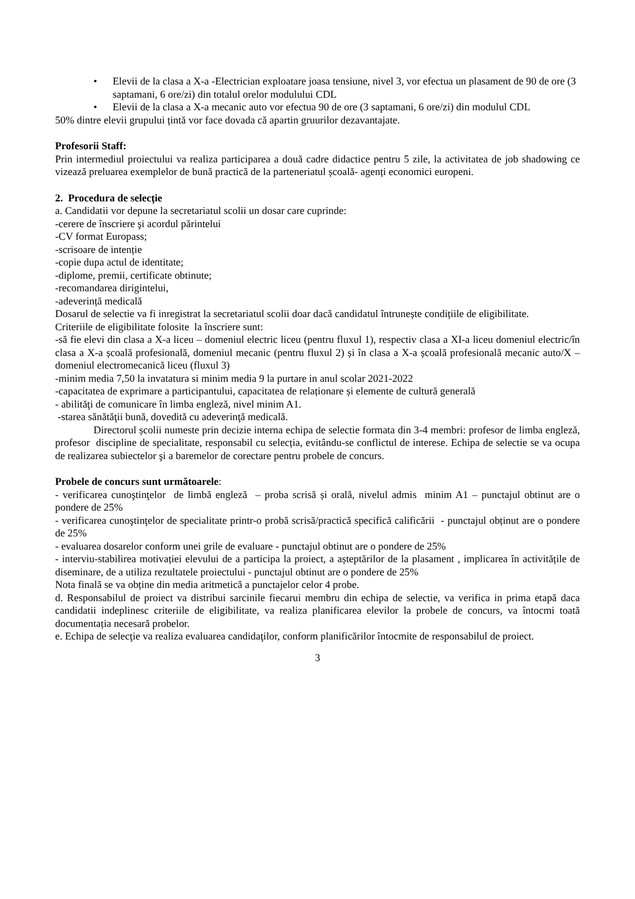• Elevii de la clasa a X-a -Electrician exploatare joasa tensiune, nivel 3, vor efectua un plasament de 90 de ore (3 saptamani, 6 ore/zi) din totalul orelor modulului CDL
• Elevii de la clasa a X-a mecanic auto vor efectua 90 de ore (3 saptamani, 6 ore/zi) din modulul CDL
50% dintre elevii grupului țintă vor face dovada că apartin gruurilor dezavantajate.
Profesorii Staff:
Prin intermediul proiectului va realiza participarea a două cadre didactice pentru 5 zile, la activitatea de job shadowing ce vizează preluarea exemplelor de bună practică de la parteneriatul școală- agenți economici europeni.
2. Procedura de selecție
a. Candidatii vor depune la secretariatul scolii un dosar care cuprinde:
-cerere de înscriere şi acordul părintelui
-CV format Europass;
-scrisoare de intenție
-copie dupa actul de identitate;
-diplome, premii, certificate obtinute;
-recomandarea dirigintelui,
-adeverință medicală
Dosarul de selectie va fi inregistrat la secretariatul scolii doar dacă candidatul întrunește condițiile de eligibilitate.
Criteriile de eligibilitate folosite la înscriere sunt:
-să fie elevi din clasa a X-a liceu – domeniul electric liceu (pentru fluxul 1), respectiv clasa a XI-a liceu domeniul electric/în clasa a X-a școală profesională, domeniul mecanic (pentru fluxul 2) și în clasa a X-a școală profesională mecanic auto/X –domeniul electromecanică liceu (fluxul 3)
-minim media 7,50 la invatatura si minim media 9 la purtare in anul scolar 2021-2022
-capacitatea de exprimare a participantului, capacitatea de relaționare și elemente de cultură generală
- abilităţi de comunicare în limba engleză, nivel minim A1.
-starea sănătăţii bună, dovedită cu adeverinţă medicală.
Directorul școlii numeste prin decizie interna echipa de selectie formata din 3-4 membri: profesor de limba engleză, profesor discipline de specialitate, responsabil cu selecția, evitându-se conflictul de interese. Echipa de selectie se va ocupa de realizarea subiectelor şi a baremelor de corectare pentru probele de concurs.
Probele de concurs sunt următoarele:
- verificarea cunoştinţelor de limbă engleză – proba scrisă și orală, nivelul admis minim A1 – punctajul obtinut are o pondere de 25%
- verificarea cunoştinţelor de specialitate printr-o probă scrisă/practică specifică calificării - punctajul obținut are o pondere de 25%
- evaluarea dosarelor conform unei grile de evaluare - punctajul obtinut are o pondere de 25%
- interviu-stabilirea motivației elevului de a participa la proiect, a așteptărilor de la plasament , implicarea în activitățile de diseminare, de a utiliza rezultatele proiectului - punctajul obtinut are o pondere de 25%
Nota finală se va obține din media aritmetică a punctajelor celor 4 probe.
d. Responsabilul de proiect va distribui sarcinile fiecarui membru din echipa de selectie, va verifica in prima etapă daca candidatii indeplinesc criteriile de eligibilitate, va realiza planificarea elevilor la probele de concurs, va întocmi toată documentația necesară probelor.
e. Echipa de selecţie va realiza evaluarea candidaţilor, conform planificărilor întocmite de responsabilul de proiect.
3